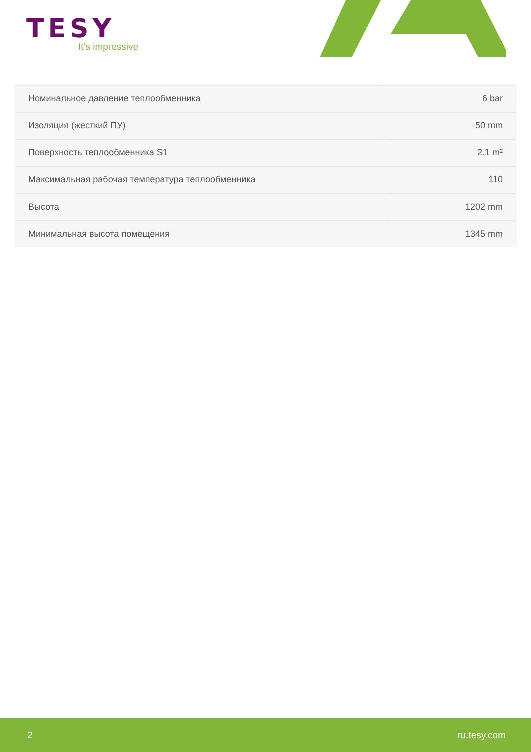TESY
It’s impressive
| Номинальное давление теплообменника | 6 bar |
| Изоляция (жесткий ПУ) | 50 mm |
| Поверхность теплообменника S1 | 2.1 m² |
| Максимальная рабочая температура теплообменника | 110 |
| Высота | 1202 mm |
| Минимальная высота помещения | 1345 mm |
2 ru.tesy.com